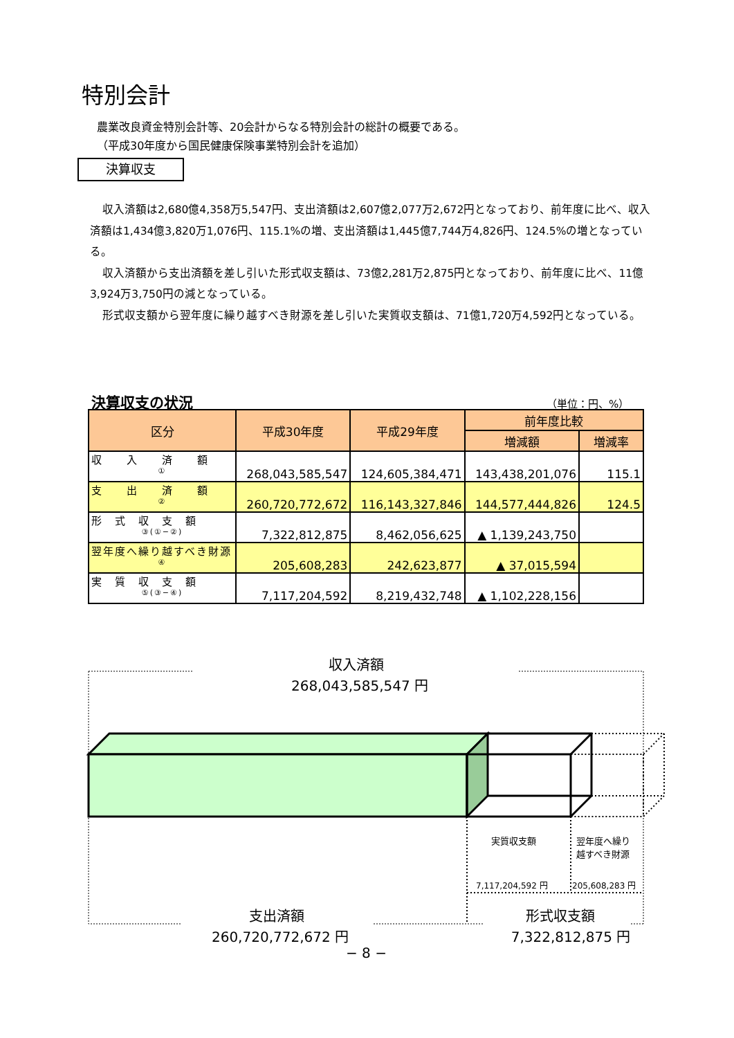特別会計
農業改良資金特別会計等、20会計からなる特別会計の総計の概要である。
（平成30年度から国民健康保険事業特別会計を追加）
決算収支
収入済額は2,680億4,358万5,547円、支出済額は2,607億2,077万2,672円となっており、前年度に比べ、収入済額は1,434億3,820万1,076円、115.1%の増、支出済額は1,445億7,744万4,826円、124.5%の増となっている。
収入済額から支出済額を差し引いた形式収支額は、73億2,281万2,875円となっており、前年度に比べ、11億3,924万3,750円の減となっている。
形式収支額から翌年度に繰り越すべき財源を差し引いた実質収支額は、71億1,720万4,592円となっている。
決算収支の状況 （単位：円、%）
| 区分 | 平成30年度 | 平成29年度 | 前年度比較 | |
| --- | --- | --- | --- | --- |
| | | | 増減額 | 増減率 |
| 収 入 済 額 ① | 268,043,585,547 | 124,605,384,471 | 143,438,201,076 | 115.1 |
| 支 出 済 額 ② | 260,720,772,672 | 116,143,327,846 | 144,577,444,826 | 124.5 |
| 形 式 収 支 額 ③(①−②) | 7,322,812,875 | 8,462,056,625 | ▲ 1,139,243,750 | |
| 翌年度へ繰り越すべき財源 ④ | 205,608,283 | 242,623,877 | ▲ 37,015,594 | |
| 実 質 収 支 額 ⑤(③−④) | 7,117,204,592 | 8,219,432,748 | ▲ 1,102,228,156 | |
収入済額
268,043,585,547 円
実質収支額
翌年度へ繰り
越すべき財源
7,117,204,592 円 205,608,283 円
支出済額
260,720,772,672 円
形式収支額
7,322,812,875 円
− 8 −